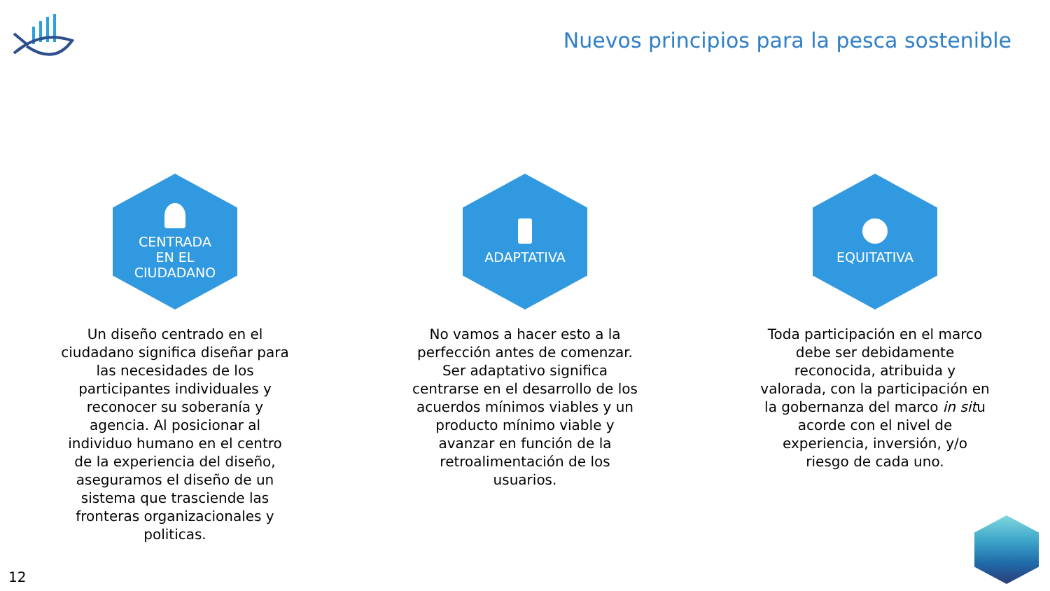Nuevos principios para la pesca sostenible
CENTRADA
EN EL
CIUDADANO
Un diseño centrado en el ciudadano significa diseñar para las necesidades de los participantes individuales y reconocer su soberanía y agencia. Al posicionar al individuo humano en el centro de la experiencia del diseño, aseguramos el diseño de un sistema que trasciende las fronteras organizacionales y politicas.
ADAPTATIVA
No vamos a hacer esto a la perfección antes de comenzar. Ser adaptativo significa centrarse en el desarrollo de los acuerdos mínimos viables y un producto mínimo viable y avanzar en función de la retroalimentación de los usuarios.
EQUITATIVA
Toda participación en el marco debe ser debidamente reconocida, atribuida y valorada, con la participación en la gobernanza del marco in situ acorde con el nivel de experiencia, inversión, y/o riesgo de cada uno.
12